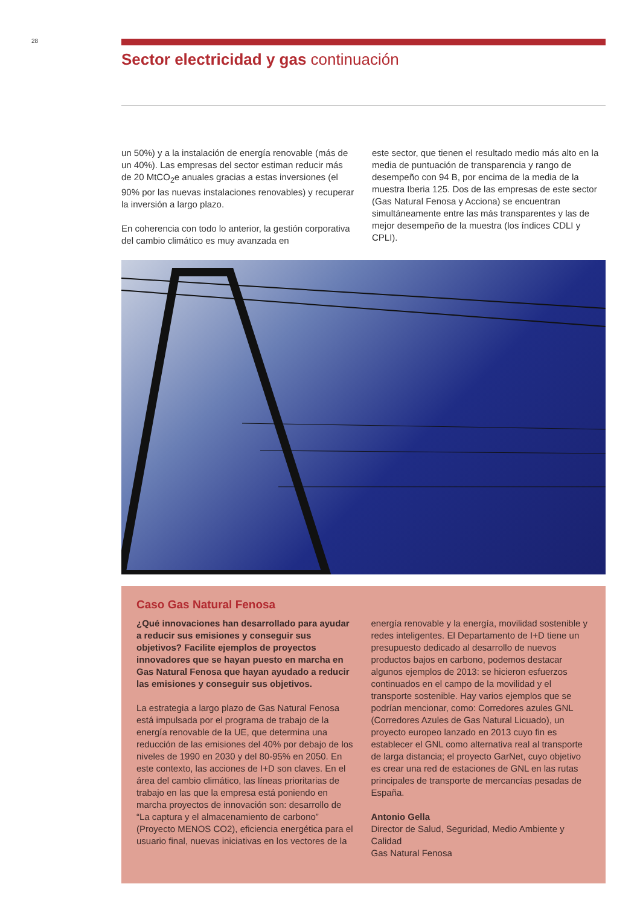28
Sector electricidad y gas continuación
un 50%) y a la instalación de energía renovable (más de un 40%). Las empresas del sector estiman reducir más de 20 MtCO<sub>2</sub>e anuales gracias a estas inversiones (el 90% por las nuevas instalaciones renovables) y recuperar la inversión a largo plazo.
En coherencia con todo lo anterior, la gestión corporativa del cambio climático es muy avanzada en
este sector, que tienen el resultado medio más alto en la media de puntuación de transparencia y rango de desempeño con 94 B, por encima de la media de la muestra Iberia 125. Dos de las empresas de este sector (Gas Natural Fenosa y Acciona) se encuentran simultáneamente entre las más transparentes y las de mejor desempeño de la muestra (los índices CDLI y CPLI).
Caso Gas Natural Fenosa
¿Qué innovaciones han desarrollado para ayudar a reducir sus emisiones y conseguir sus objetivos? Facilite ejemplos de proyectos innovadores que se hayan puesto en marcha en Gas Natural Fenosa que hayan ayudado a reducir las emisiones y conseguir sus objetivos.
La estrategia a largo plazo de Gas Natural Fenosa está impulsada por el programa de trabajo de la energía renovable de la UE, que determina una reducción de las emisiones del 40% por debajo de los niveles de 1990 en 2030 y del 80-95% en 2050. En este contexto, las acciones de I+D son claves. En el área del cambio climático, las líneas prioritarias de trabajo en las que la empresa está poniendo en marcha proyectos de innovación son: desarrollo de “La captura y el almacenamiento de carbono” (Proyecto MENOS CO2), eficiencia energética para el usuario final, nuevas iniciativas en los vectores de la
energía renovable y la energía, movilidad sostenible y redes inteligentes. El Departamento de I+D tiene un presupuesto dedicado al desarrollo de nuevos productos bajos en carbono, podemos destacar algunos ejemplos de 2013: se hicieron esfuerzos continuados en el campo de la movilidad y el transporte sostenible. Hay varios ejemplos que se podrían mencionar, como: Corredores azules GNL (Corredores Azules de Gas Natural Licuado), un proyecto europeo lanzado en 2013 cuyo fin es establecer el GNL como alternativa real al transporte de larga distancia; el proyecto GarNet, cuyo objetivo es crear una red de estaciones de GNL en las rutas principales de transporte de mercancías pesadas de España.
Antonio Gella
Director de Salud, Seguridad, Medio Ambiente y Calidad
Gas Natural Fenosa